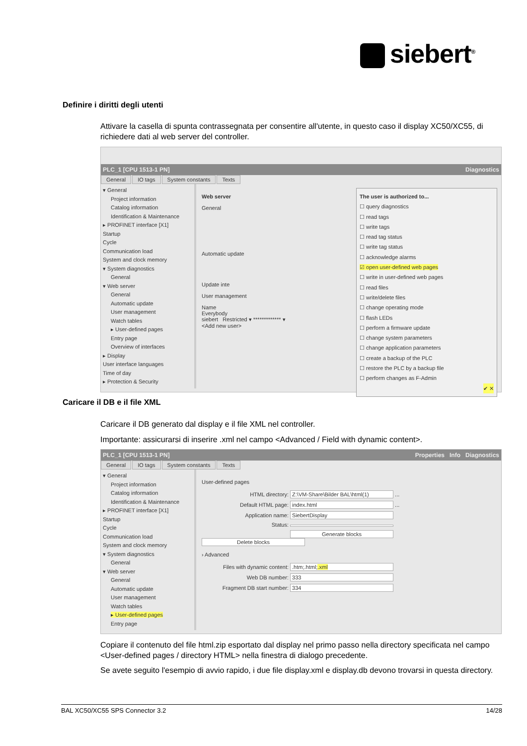siebert<sup>®</sup>
Definire i diritti degli utenti
Attivare la casella di spunta contrassegnata per consentire all'utente, in questo caso il display XC50/XC55, di richiedere dati al web server del controller.
PLC_1 [CPU 1513-1 PN] Diagnostics
General IO tags System constants Texts
▾ General
Project information
Catalog information
Identification & Maintenance
▸ PROFINET interface [X1]
Startup
Cycle
Communication load
System and clock memory
▾ System diagnostics
General
▾ Web server
General
Automatic update
User management
Watch tables
▸ User-defined pages
Entry page
Overview of interfaces
▸ Display
User interface languages
Time of day
▸ Protection & Security
The user is authorized to...
☐ query diagnostics
☐ read tags
☐ write tags
☐ read tag status
☐ write tag status
☐ acknowledge alarms
☑ open user-defined web pages
☐ write in user-defined web pages
☐ read files
☐ write/delete files
☐ change operating mode
☐ flash LEDs
☐ perform a firmware update
☐ change system parameters
☐ change application parameters
☐ create a backup of the PLC
☐ restore the PLC by a backup file
☐ perform changes as F-Admin
✔ ✕
Web server
General
Automatic update
Update inte
User management
Name
Everybody
siebert Restricted ▾ ************* ▾
<Add new user>
Caricare il DB e il file XML
Caricare il DB generato dal display e il file XML nel controller.
Importante: assicurarsi di inserire .xml nel campo <Advanced / Field with dynamic content>.
PLC_1 [CPU 1513-1 PN] Properties Info Diagnostics
General IO tags System constants Texts
▾ General
Project information
Catalog information
Identification & Maintenance
▸ PROFINET interface [X1]
Startup
Cycle
Communication load
System and clock memory
▾ System diagnostics
General
▾ Web server
General
Automatic update
User management
Watch tables
▸ User-defined pages
Entry page
User-defined pages
HTML directory: Z:\VM-Share\Bilder BAL\html(1) ...
Default HTML page: index.html ...
Application name: SiebertDisplay
Status:
Generate blocks Delete blocks
› Advanced
Files with dynamic content: .htm;.html;.xml
Web DB number: 333
Fragment DB start number: 334
Copiare il contenuto del file html.zip esportato dal display nel primo passo nella directory specificata nel campo <User-defined pages / directory HTML> nella finestra di dialogo precedente.
Se avete seguito l'esempio di avvio rapido, i due file display.xml e display.db devono trovarsi in questa directory.
BAL XC50/XC55 SPS Connector 3.2 14/28